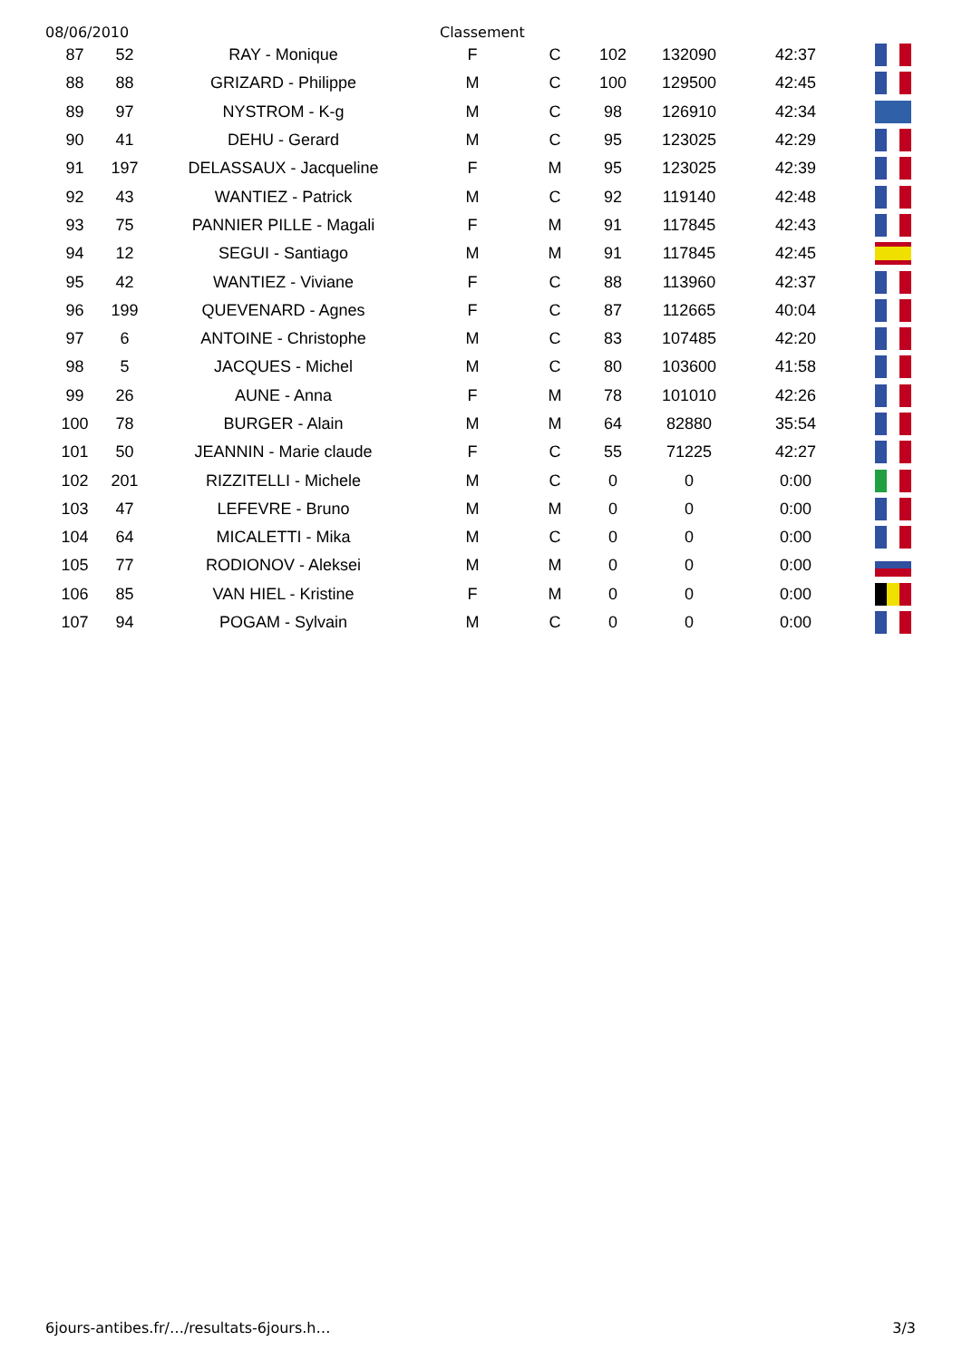08/06/2010 Classement
| 87 | 52 | RAY - Monique | F | C | 102 | 132090 | 42:37 | |
| 88 | 88 | GRIZARD - Philippe | M | C | 100 | 129500 | 42:45 | |
| 89 | 97 | NYSTROM - K-g | M | C | 98 | 126910 | 42:34 | |
| 90 | 41 | DEHU - Gerard | M | C | 95 | 123025 | 42:29 | |
| 91 | 197 | DELASSAUX - Jacqueline | F | M | 95 | 123025 | 42:39 | |
| 92 | 43 | WANTIEZ - Patrick | M | C | 92 | 119140 | 42:48 | |
| 93 | 75 | PANNIER PILLE - Magali | F | M | 91 | 117845 | 42:43 | |
| 94 | 12 | SEGUI - Santiago | M | M | 91 | 117845 | 42:45 | |
| 95 | 42 | WANTIEZ - Viviane | F | C | 88 | 113960 | 42:37 | |
| 96 | 199 | QUEVENARD - Agnes | F | C | 87 | 112665 | 40:04 | |
| 97 | 6 | ANTOINE - Christophe | M | C | 83 | 107485 | 42:20 | |
| 98 | 5 | JACQUES - Michel | M | C | 80 | 103600 | 41:58 | |
| 99 | 26 | AUNE - Anna | F | M | 78 | 101010 | 42:26 | |
| 100 | 78 | BURGER - Alain | M | M | 64 | 82880 | 35:54 | |
| 101 | 50 | JEANNIN - Marie claude | F | C | 55 | 71225 | 42:27 | |
| 102 | 201 | RIZZITELLI - Michele | M | C | 0 | 0 | 0:00 | |
| 103 | 47 | LEFEVRE - Bruno | M | M | 0 | 0 | 0:00 | |
| 104 | 64 | MICALETTI - Mika | M | C | 0 | 0 | 0:00 | |
| 105 | 77 | RODIONOV - Aleksei | M | M | 0 | 0 | 0:00 | |
| 106 | 85 | VAN HIEL - Kristine | F | M | 0 | 0 | 0:00 | |
| 107 | 94 | POGAM - Sylvain | M | C | 0 | 0 | 0:00 | |
6jours-antibes.fr/…/resultats-6jours.h… 3/3